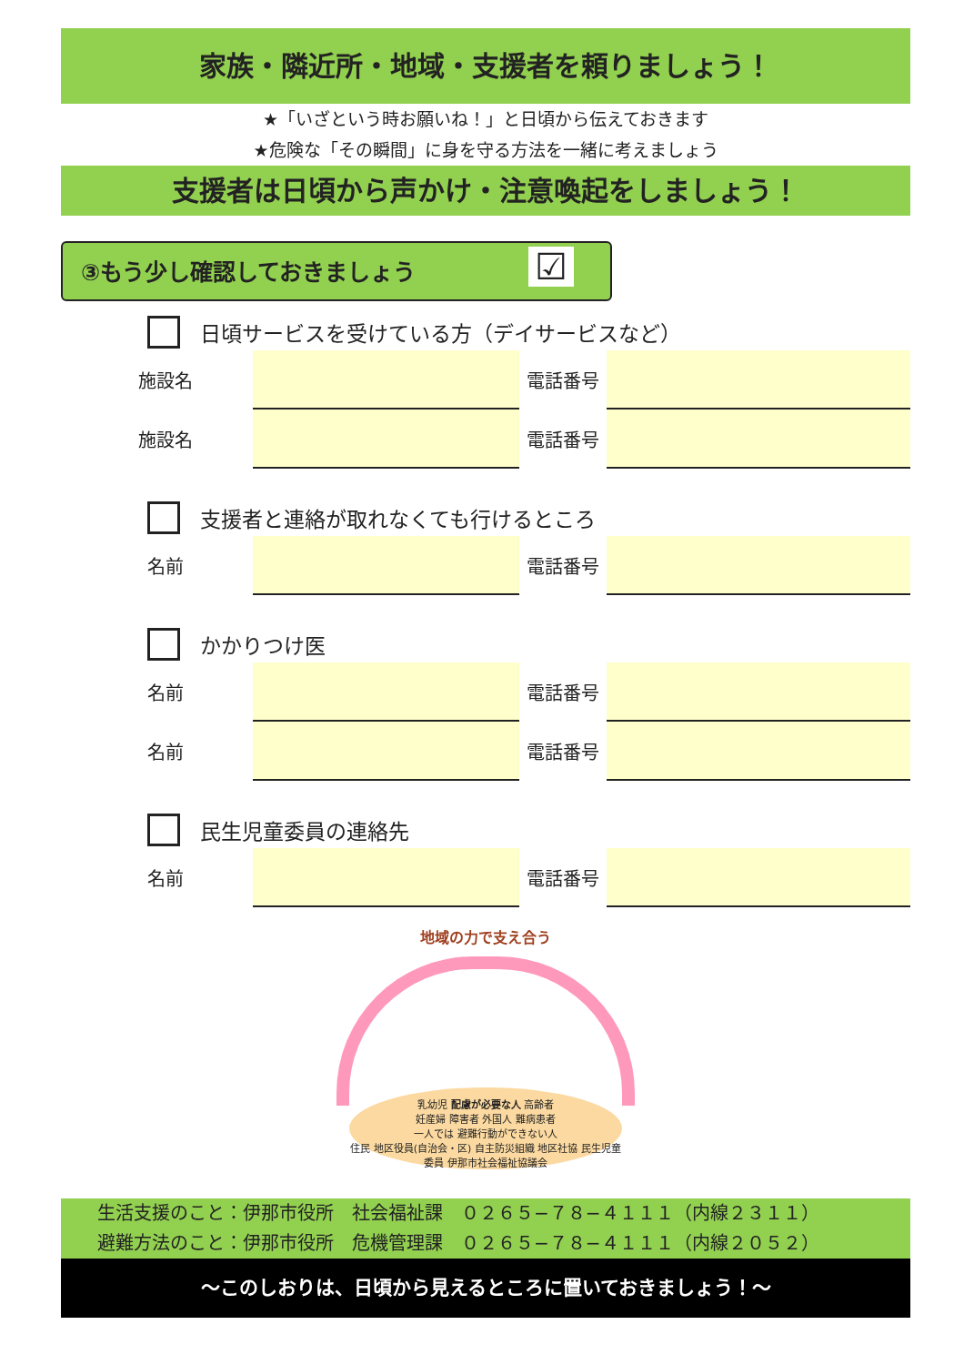家族・隣近所・地域・支援者を頼りましょう！
★「いざという時お願いね！」と日頃から伝えておきます
★危険な「その瞬間」に身を守る方法を一緒に考えましょう
支援者は日頃から声かけ・注意喚起をしましょう！
③もう少し確認しておきましょう ☑
日頃サービスを受けている方（デイサービスなど）
施設名 電話番号
施設名 電話番号
支援者と連絡が取れなくても行けるところ
名前 電話番号
かかりつけ医
名前 電話番号
名前 電話番号
民生児童委員の連絡先
名前 電話番号
地域の力で支え合う
乳幼児 配慮が必要な人 高齢者
妊産婦 障害者 外国人 難病患者
一人では 避難行動ができない人
住民 地区役員(自治会・区) 自主防災組織 地区社協 民生児童委員 伊那市社会福祉協議会
生活支援のこと：伊那市役所　社会福祉課　０２６５−７８−４１１１（内線２３１１）
避難方法のこと：伊那市役所　危機管理課　０２６５−７８−４１１１（内線２０５２）
～このしおりは、日頃から見えるところに置いておきましょう！～